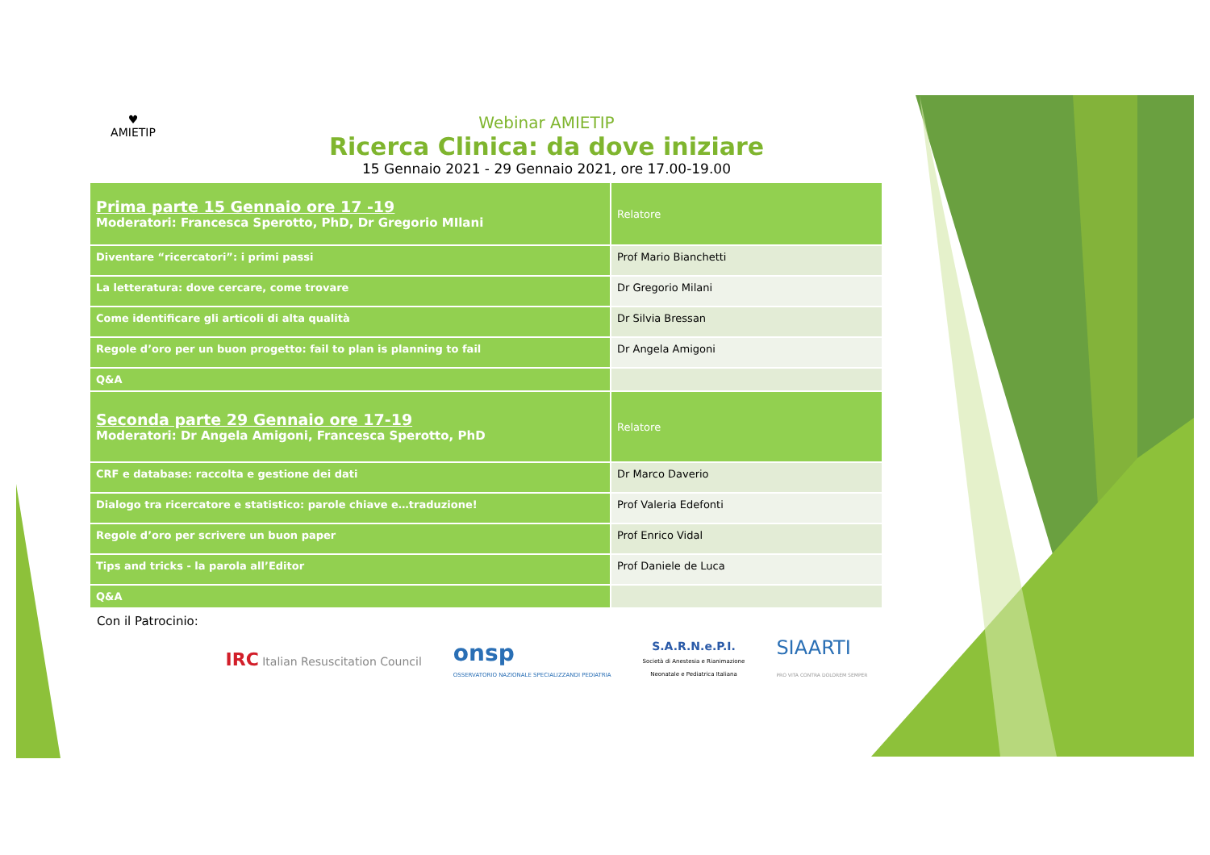♥
AMIETIP
Webinar AMIETIP
Ricerca Clinica: da dove iniziare
15 Gennaio 2021 - 29 Gennaio 2021, ore 17.00-19.00
| Prima parte 15 Gennaio ore 17 -19 Moderatori: Francesca Sperotto, PhD, Dr Gregorio MIlani | Relatore |
| Diventare “ricercatori”: i primi passi | Prof Mario Bianchetti |
| La letteratura: dove cercare, come trovare | Dr Gregorio Milani |
| Come identificare gli articoli di alta qualità | Dr Silvia Bressan |
| Regole d’oro per un buon progetto: fail to plan is planning to fail | Dr Angela Amigoni |
| Q&A | |
| Seconda parte 29 Gennaio ore 17-19 Moderatori: Dr Angela Amigoni, Francesca Sperotto, PhD | Relatore |
| CRF e database: raccolta e gestione dei dati | Dr Marco Daverio |
| Dialogo tra ricercatore e statistico: parole chiave e…traduzione! | Prof Valeria Edefonti |
| Regole d’oro per scrivere un buon paper | Prof Enrico Vidal |
| Tips and tricks - la parola all’Editor | Prof Daniele de Luca |
| Q&A | |
Con il Patrocinio:
IRC Italian Resuscitation Council
onsp
OSSERVATORIO NAZIONALE SPECIALIZZANDI PEDIATRIA
S.A.R.N.e.P.I.
Società di Anestesia e Rianimazione
Neonatale e Pediatrica Italiana
SIAARTI
PRO VITA CONTRA DOLOREM SEMPER